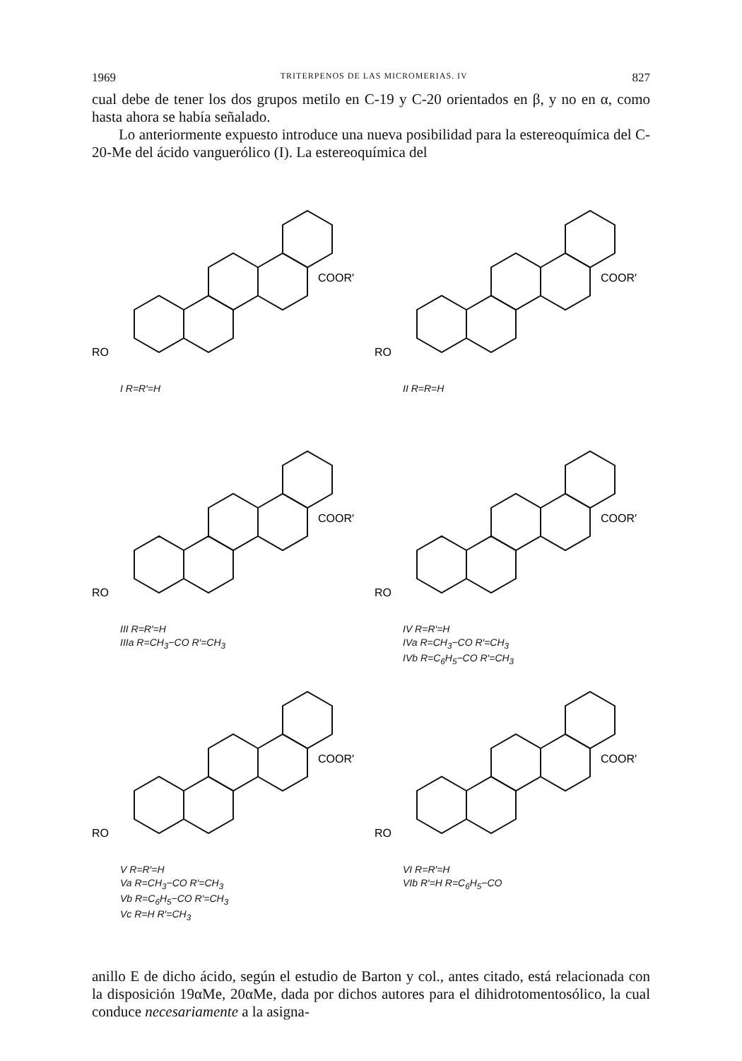1969 TRITERPENOS DE LAS MICROMERIAS. IV 827
cual debe de tener los dos grupos metilo en C-19 y C-20 orientados en β, y no en α, como hasta ahora se había señalado.
Lo anteriormente expuesto introduce una nueva posibilidad para la estereoquímica del C-20-Me del ácido vanguerólico (I). La estereoquímica del
RO
COOR′
I R=R′=H
RO
COOR′
II R=R=H
RO
COOR′
III R=R′=H
IIIa R=CH<sub>3</sub>−CO R′=CH<sub>3</sub>
RO
COOR′
IV R=R′=H
IVa R=CH<sub>3</sub>−CO R′=CH<sub>3</sub>
IVb R=C<sub>6</sub>H<sub>5</sub>−CO R′=CH<sub>3</sub>
RO
COOR′
V R=R′=H
Va R=CH<sub>3</sub>−CO R′=CH<sub>3</sub>
Vb R=C<sub>6</sub>H<sub>5</sub>−CO R′=CH<sub>3</sub>
Vc R=H R′=CH<sub>3</sub>
RO
COOR′
VI R=R′=H
VIb R′=H R=C<sub>6</sub>H<sub>5</sub>−CO
anillo E de dicho ácido, según el estudio de Barton y col., antes citado, está relacionada con la disposición 19αMe, 20αMe, dada por dichos autores para el dihidrotomentosólico, la cual conduce necesariamente a la asigna-